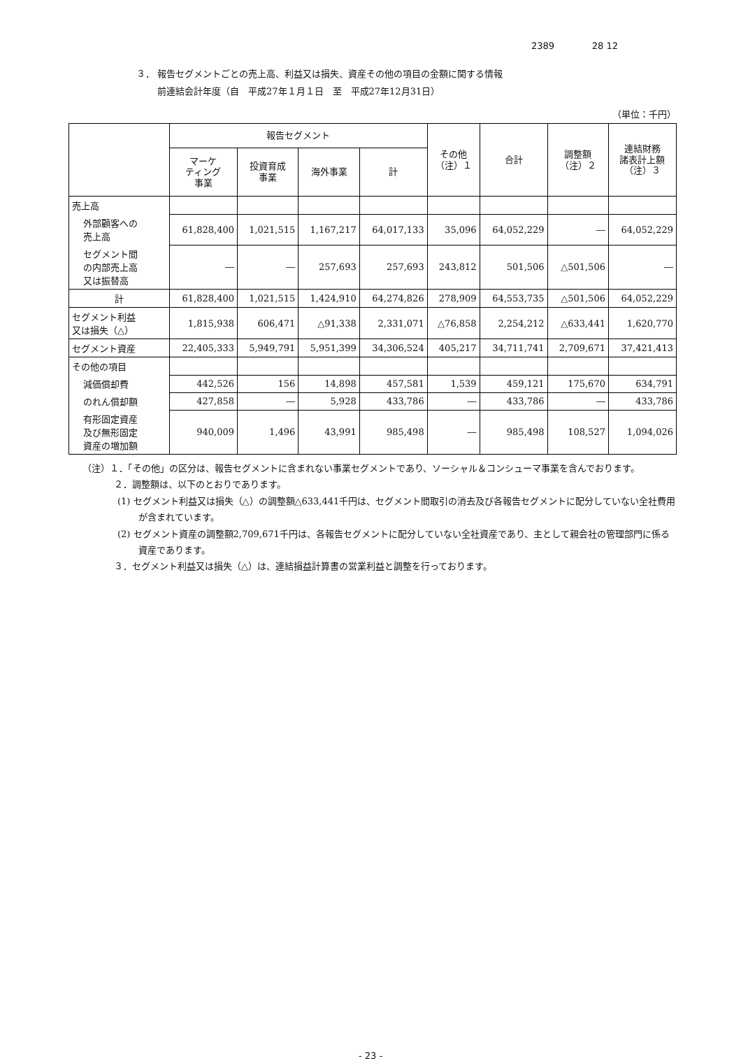2389 28 12
３． 報告セグメントごとの売上高、利益又は損失、資産その他の項目の金額に関する情報
前連結会計年度（自　平成27年１月１日　至　平成27年12月31日）
（単位：千円）
| | 報告セグメント | | | | その他 （注）１ | 合計 | 調整額 （注）２ | 連結財務 諸表計上額 （注）３ |
| --- | --- | --- | --- | --- | --- | --- | --- | --- |
| | マーケ ティング 事業 | 投資育成 事業 | 海外事業 | 計 | | | | |
| 売上高 | | | | | | | | |
| 外部顧客への 売上高 | 61,828,400 | 1,021,515 | 1,167,217 | 64,017,133 | 35,096 | 64,052,229 | ― | 64,052,229 |
| セグメント間 の内部売上高 又は振替高 | ― | ― | 257,693 | 257,693 | 243,812 | 501,506 | △501,506 | ― |
| 計 | 61,828,400 | 1,021,515 | 1,424,910 | 64,274,826 | 278,909 | 64,553,735 | △501,506 | 64,052,229 |
| セグメント利益 又は損失（△） | 1,815,938 | 606,471 | △91,338 | 2,331,071 | △76,858 | 2,254,212 | △633,441 | 1,620,770 |
| セグメント資産 | 22,405,333 | 5,949,791 | 5,951,399 | 34,306,524 | 405,217 | 34,711,741 | 2,709,671 | 37,421,413 |
| その他の項目 | | | | | | | | |
| 減価償却費 | 442,526 | 156 | 14,898 | 457,581 | 1,539 | 459,121 | 175,670 | 634,791 |
| のれん償却額 | 427,858 | ― | 5,928 | 433,786 | ― | 433,786 | ― | 433,786 |
| 有形固定資産 及び無形固定 資産の増加額 | 940,009 | 1,496 | 43,991 | 985,498 | ― | 985,498 | 108,527 | 1,094,026 |
（注）１．「その他」の区分は、報告セグメントに含まれない事業セグメントであり、ソーシャル＆コンシューマ事業を含んでおります。
２．調整額は、以下のとおりであります。
(1) セグメント利益又は損失（△）の調整額△633,441千円は、セグメント間取引の消去及び各報告セグメントに配分していない全社費用が含まれています。
(2) セグメント資産の調整額2,709,671千円は、各報告セグメントに配分していない全社資産であり、主として親会社の管理部門に係る資産であります。
３．セグメント利益又は損失（△）は、連結損益計算書の営業利益と調整を行っております。
- 23 -